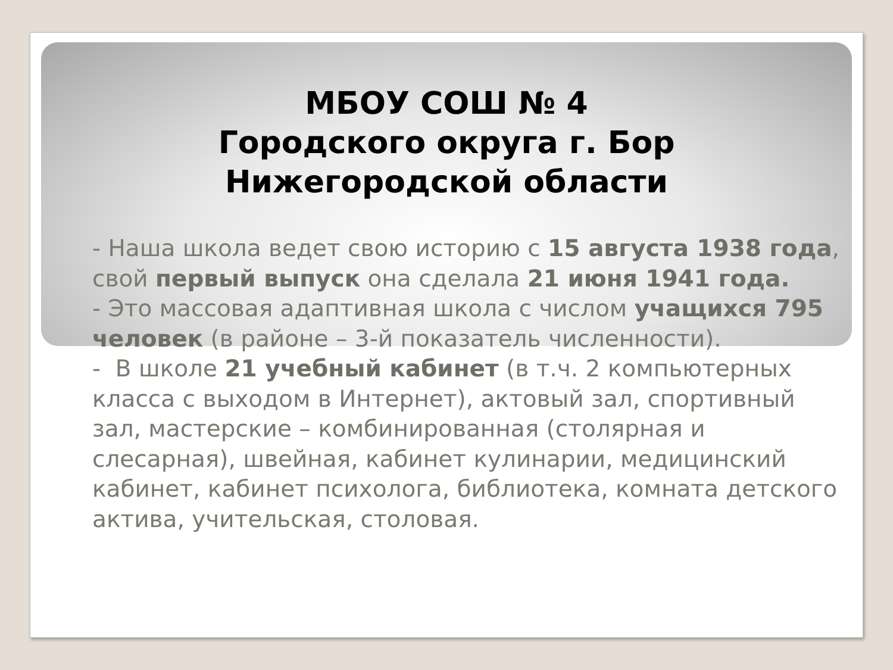МБОУ СОШ № 4
Городского округа г. Бор
Нижегородской области
- Наша школа ведет свою историю с 15 августа 1938 года, свой первый выпуск она сделала 21 июня 1941 года.
- Это массовая адаптивная школа с числом учащихся 795 человек (в районе – 3-й показатель численности).
- В школе 21 учебный кабинет (в т.ч. 2 компьютерных класса с выходом в Интернет), актовый зал, спортивный зал, мастерские – комбинированная (столярная и слесарная), швейная, кабинет кулинарии, медицинский кабинет, кабинет психолога, библиотека, комната детского актива, учительская, столовая.